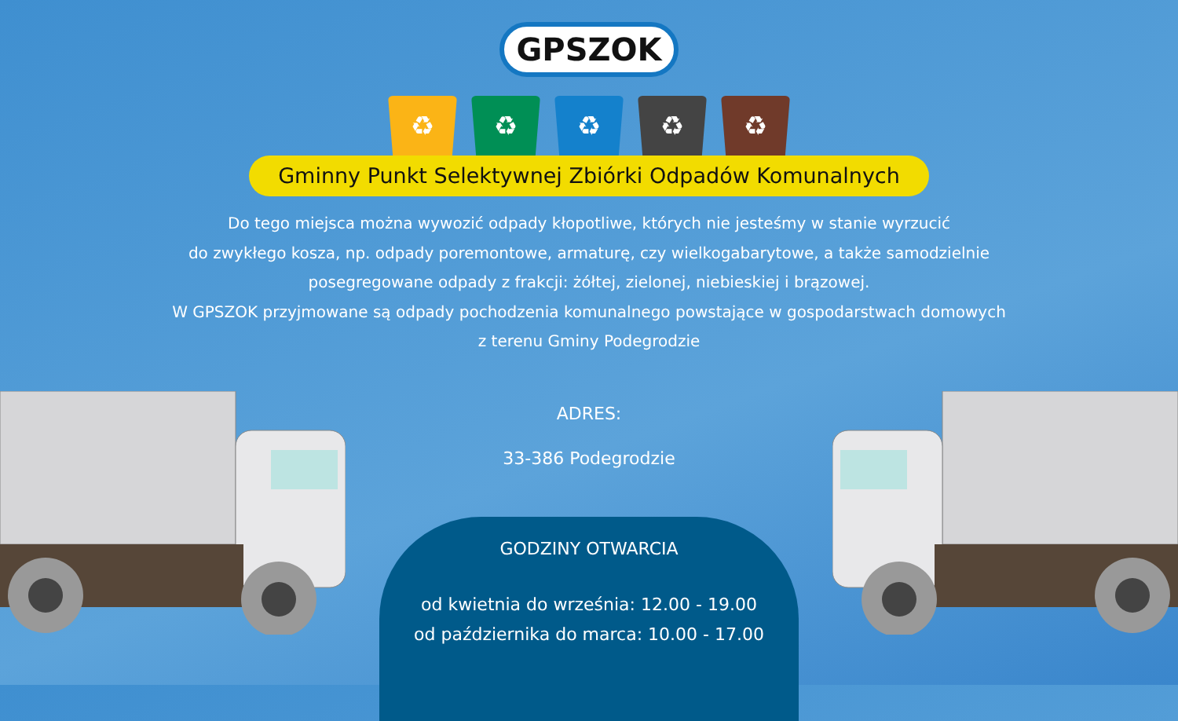GPSZOK
♻ ♻ ♻ ♻ ♻
Gminny Punkt Selektywnej Zbiórki Odpadów Komunalnych
Do tego miejsca można wywozić odpady kłopotliwe, których nie jesteśmy w stanie wyrzucić
do zwykłego kosza, np. odpady poremontowe, armaturę, czy wielkogabarytowe, a także samodzielnie
posegregowane odpady z frakcji: żółtej, zielonej, niebieskiej i brązowej.
W GPSZOK przyjmowane są odpady pochodzenia komunalnego powstające w gospodarstwach domowych
z terenu Gminy Podegrodzie
ADRES:
33-386 Podegrodzie
GODZINY OTWARCIA
od kwietnia do września: 12.00 - 19.00
od października do marca: 10.00 - 17.00